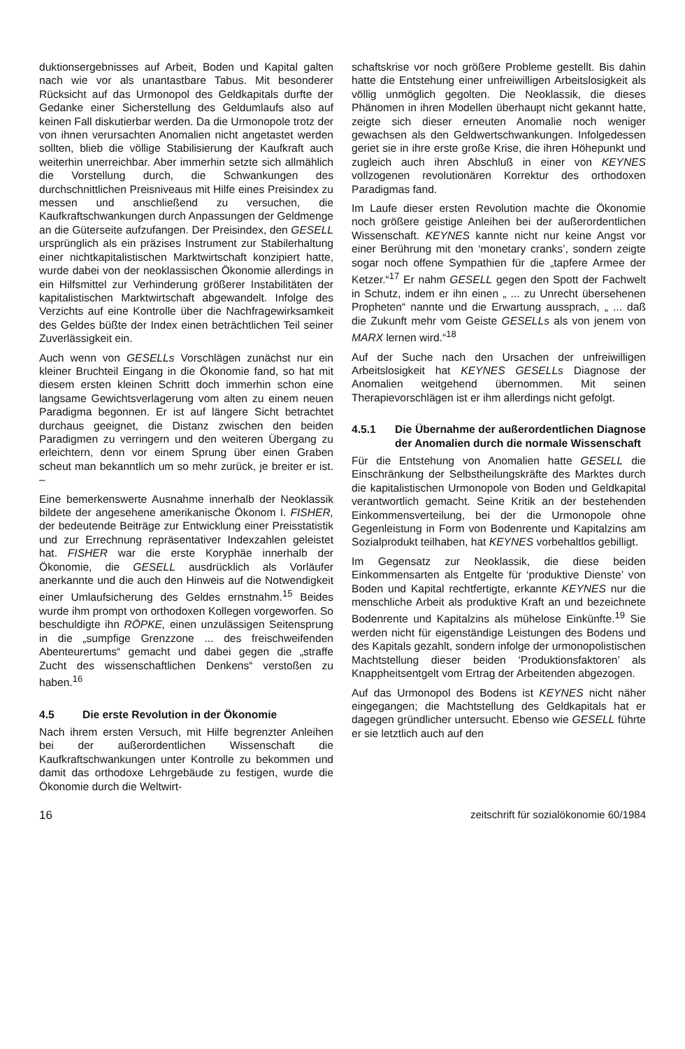duktionsergebnisses auf Arbeit, Boden und Kapital galten nach wie vor als unantastbare Tabus. Mit besonderer Rücksicht auf das Urmonopol des Geldkapitals durfte der Gedanke einer Sicherstellung des Geldumlaufs also auf keinen Fall diskutierbar werden. Da die Urmonopole trotz der von ihnen verursachten Anomalien nicht angetastet werden sollten, blieb die völlige Stabilisierung der Kaufkraft auch weiterhin unerreichbar. Aber immerhin setzte sich allmählich die Vorstellung durch, die Schwankungen des durchschnittlichen Preisniveaus mit Hilfe eines Preisindex zu messen und anschließend zu versuchen, die Kaufkraftschwankungen durch Anpassungen der Geldmenge an die Güterseite aufzufangen. Der Preisindex, den GESELL ursprünglich als ein präzises Instrument zur Stabilerhaltung einer nichtkapitalistischen Marktwirtschaft konzipiert hatte, wurde dabei von der neoklassischen Ökonomie allerdings in ein Hilfsmittel zur Verhinderung größerer Instabilitäten der kapitalistischen Marktwirtschaft abgewandelt. Infolge des Verzichts auf eine Kontrolle über die Nachfragewirksamkeit des Geldes büßte der Index einen beträchtlichen Teil seiner Zuverlässigkeit ein.
Auch wenn von GESELLs Vorschlägen zunächst nur ein kleiner Bruchteil Eingang in die Ökonomie fand, so hat mit diesem ersten kleinen Schritt doch immerhin schon eine langsame Gewichtsverlagerung vom alten zu einem neuen Paradigma begonnen. Er ist auf längere Sicht betrachtet durchaus geeignet, die Distanz zwischen den beiden Paradigmen zu verringern und den weiteren Übergang zu erleichtern, denn vor einem Sprung über einen Graben scheut man bekanntlich um so mehr zurück, je breiter er ist. –
Eine bemerkenswerte Ausnahme innerhalb der Neoklassik bildete der angesehene amerikanische Ökonom I. FISHER, der bedeutende Beiträge zur Entwicklung einer Preisstatistik und zur Errechnung repräsentativer Indexzahlen geleistet hat. FISHER war die erste Koryphäe innerhalb der Ökonomie, die GESELL ausdrücklich als Vorläufer anerkannte und die auch den Hinweis auf die Notwendigkeit einer Umlaufsicherung des Geldes ernstnahm.<sup>15</sup> Beides wurde ihm prompt von orthodoxen Kollegen vorgeworfen. So beschuldigte ihn RÖPKE, einen unzulässigen Seitensprung in die „sumpfige Grenzzone ... des freischweifenden Abenteurertums“ gemacht und dabei gegen die „straffe Zucht des wissenschaftlichen Denkens“ verstoßen zu haben.<sup>16</sup>
4.5 Die erste Revolution in der Ökonomie
Nach ihrem ersten Versuch, mit Hilfe begrenzter Anleihen bei der außerordentlichen Wissenschaft die Kaufkraftschwankungen unter Kontrolle zu bekommen und damit das orthodoxe Lehrgebäude zu festigen, wurde die Ökonomie durch die Weltwirt-
schaftskrise vor noch größere Probleme gestellt. Bis dahin hatte die Entstehung einer unfreiwilligen Arbeitslosigkeit als völlig unmöglich gegolten. Die Neoklassik, die dieses Phänomen in ihren Modellen überhaupt nicht gekannt hatte, zeigte sich dieser erneuten Anomalie noch weniger gewachsen als den Geldwertschwankungen. Infolgedessen geriet sie in ihre erste große Krise, die ihren Höhepunkt und zugleich auch ihren Abschluß in einer von KEYNES vollzogenen revolutionären Korrektur des orthodoxen Paradigmas fand.
Im Laufe dieser ersten Revolution machte die Ökonomie noch größere geistige Anleihen bei der außerordentlichen Wissenschaft. KEYNES kannte nicht nur keine Angst vor einer Berührung mit den ‘monetary cranks’, sondern zeigte sogar noch offene Sympathien für die „tapfere Armee der Ketzer.“<sup>17</sup> Er nahm GESELL gegen den Spott der Fachwelt in Schutz, indem er ihn einen „ ... zu Unrecht übersehenen Propheten“ nannte und die Erwartung aussprach, „ ... daß die Zukunft mehr vom Geiste GESELLs als von jenem von MARX lernen wird.“<sup>18</sup>
Auf der Suche nach den Ursachen der unfreiwilligen Arbeitslosigkeit hat KEYNES GESELLs Diagnose der Anomalien weitgehend übernommen. Mit seinen Therapievorschlägen ist er ihm allerdings nicht gefolgt.
4.5.1 Die Übernahme der außerordentlichen Diagnose der Anomalien durch die normale Wissenschaft
Für die Entstehung von Anomalien hatte GESELL die Einschränkung der Selbstheilungskräfte des Marktes durch die kapitalistischen Urmonopole von Boden und Geldkapital verantwortlich gemacht. Seine Kritik an der bestehenden Einkommensverteilung, bei der die Urmonopole ohne Gegenleistung in Form von Bodenrente und Kapitalzins am Sozialprodukt teilhaben, hat KEYNES vorbehaltlos gebilligt.
Im Gegensatz zur Neoklassik, die diese beiden Einkommensarten als Entgelte für ‘produktive Dienste’ von Boden und Kapital rechtfertigte, erkannte KEYNES nur die menschliche Arbeit als produktive Kraft an und bezeichnete Bodenrente und Kapitalzins als mühelose Einkünfte.<sup>19</sup> Sie werden nicht für eigenständige Leistungen des Bodens und des Kapitals gezahlt, sondern infolge der urmonopolistischen Machtstellung dieser beiden ‘Produktionsfaktoren’ als Knappheitsentgelt vom Ertrag der Arbeitenden abgezogen.
Auf das Urmonopol des Bodens ist KEYNES nicht näher eingegangen; die Machtstellung des Geldkapitals hat er dagegen gründlicher untersucht. Ebenso wie GESELL führte er sie letztlich auch auf den
16 zeitschrift für sozialökonomie 60/1984